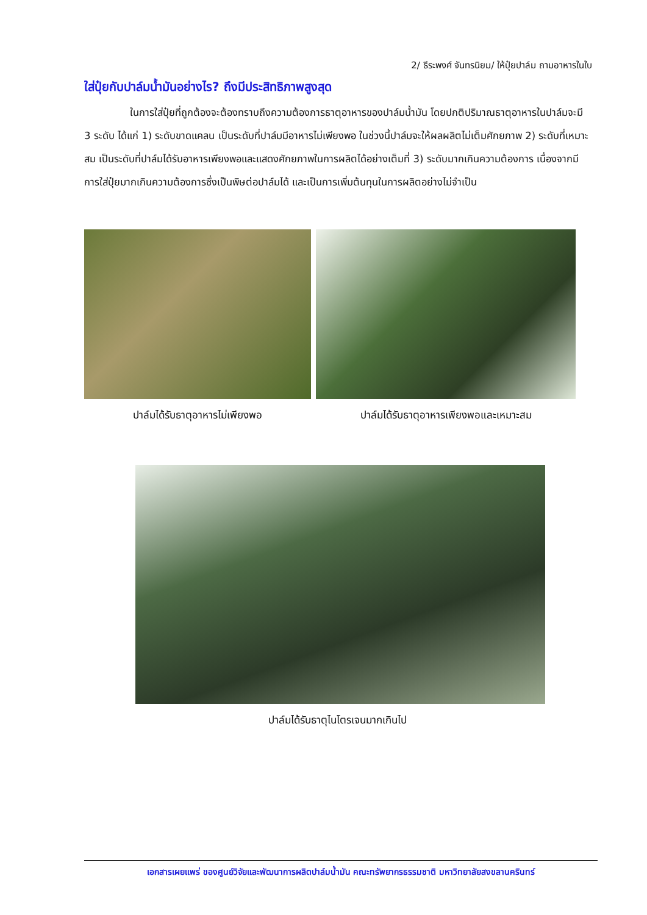2/ ธีระพงศ์ จันทรนิยม/ ให้ปุ๋ยปาล์ม ถามอาหารในใบ
ใส่ปุ๋ยกับปาล์มน้ำมันอย่างไร? ถึงมีประสิทธิภาพสูงสุด
ในการใส่ปุ๋ยที่ถูกต้องจะต้องทราบถึงความต้องการธาตุอาหารของปาล์มน้ำมัน โดยปกติปริมาณธาตุอาหารในปาล์มจะมี 3 ระดับ ได้แก่ 1) ระดับขาดแคลน เป็นระดับที่ปาล์มมีอาหารไม่เพียงพอ ในช่วงนี้ปาล์มจะให้ผลผลิตไม่เต็มศักยภาพ 2) ระดับที่เหมาะสม เป็นระดับที่ปาล์มได้รับอาหารเพียงพอและแสดงศักยภาพในการผลิตได้อย่างเต็มที่ 3) ระดับมากเกินความต้องการ เนื่องจากมีการใส่ปุ๋ยมากเกินความต้องการซึ่งเป็นพิษต่อปาล์มได้ และเป็นการเพิ่มต้นทุนในการผลิตอย่างไม่จำเป็น
ปาล์มได้รับธาตุอาหารไม่เพียงพอ ปาล์มได้รับธาตุอาหารเพียงพอและเหมาะสม
ปาล์มได้รับธาตุไนโตรเจนมากเกินไป
เอกสารเผยแพร่ ของศูนย์วิจัยและพัฒนาการผลิตปาล์มน้ำมัน คณะทรัพยากรธรรมชาติ มหาวิทยาลัยสงขลานครินทร์